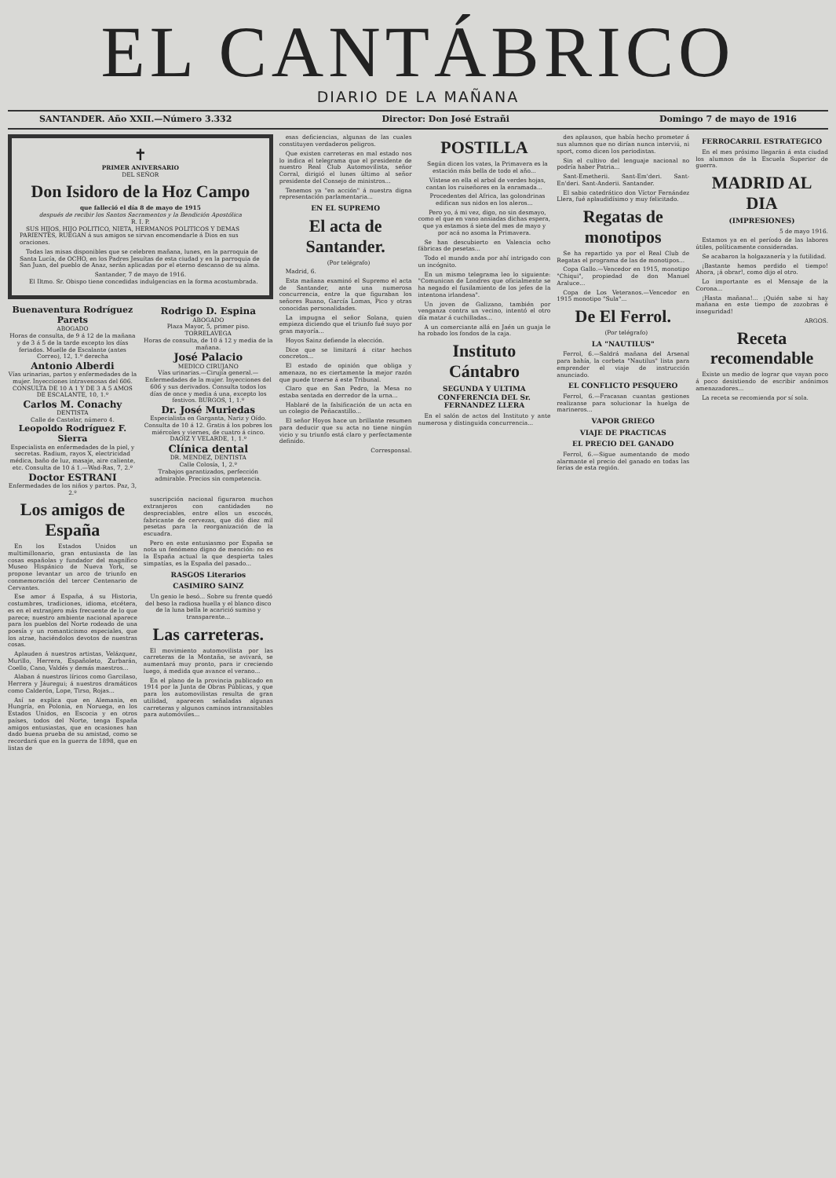EL CANTÁBRICO
DIARIO DE LA MAÑANA
SANTANDER. Año XXII.—Número 3.332 Director: Don José Estrañi Domingo 7 de mayo de 1916
✝
PRIMER ANIVERSARIO
DEL SEÑOR
Don Isidoro de la Hoz Campo
que falleció el día 8 de mayo de 1915
después de recibir los Santos Sacramentos y la Bendición Apostólica
R. I. P.
SUS HIJOS, HIJO POLITICO, NIETA, HERMANOS POLITICOS Y DEMAS PARIENTES, RUEGAN á sus amigos se sirvan encomendarle á Dios en sus oraciones.
Todas las misas disponibles que se celebren mañana, lunes, en la parroquia de Santa Lucía, de OCHO, en los Padres Jesuítas de esta ciudad y en la parroquia de San Juan, del pueblo de Anaz, serán aplicadas por el eterno descanso de su alma.
Santander, 7 de mayo de 1916.
El Iltmo. Sr. Obispo tiene concedidas indulgencias en la forma acostumbrada.
Buenaventura Rodríguez Parets
ABOGADO
Horas de consulta, de 9 á 12 de la mañana y de 3 á 5 de la tarde excepto los días feriados. Muelle de Escalante (antes Correo), 12, 1.º derecha
Antonio Alberdi
Vías urinarias, partos y enfermedades de la mujer. Inyecciones intravenosas del 606. CONSULTA DE 10 A 1 Y DE 3 A 5 AMOS DE ESCALANTE, 10, 1.º
Carlos M. Conachy
DENTISTA
Calle de Castelar, número 4.
Leopoldo Rodríguez F. Sierra
Especialista en enfermedades de la piel, y secretas. Radium, rayos X, electricidad médica, baño de luz, masaje, aire caliente, etc. Consulta de 10 á 1.—Wad-Ras, 7, 2.º
Doctor ESTRANI
Enfermedades de los niños y partos. Paz, 3, 2.º
Rodrigo D. Espina
ABOGADO
Plaza Mayor, 5, primer piso. TORRELAVEGA
Horas de consulta, de 10 á 12 y media de la mañana.
José Palacio
MEDICO CIRUJANO
Vías urinarias.—Cirujía general.—Enfermedades de la mujer. Inyecciones del 606 y sus derivados. Consulta todos los días de once y media á una, excepto los festivos. BURGOS, 1, 1.º
Dr. José Muriedas
Especialista en Garganta, Nariz y Oído. Consulta de 10 á 12. Gratis á los pobres los miércoles y viernes, de cuatro á cinco. DAOIZ Y VELARDE, 1, 1.º
Clínica dental
DR. MENDEZ, DENTISTA
Calle Colosía, 1, 2.º
Trabajos garantizados, perfección admirable. Precios sin competencia.
Los amigos de España
En los Estados Unidos un multimillonario, gran entusiasta de las cosas españolas y fundador del magnífico Museo Hispánico de Nueva York, se propone levantar un arco de triunfo en conmemoración del tercer Centenario de Cervantes.
Ese amor á España, á su Historia, costumbres, tradiciones, idioma, etcétera, es en el extranjero más frecuente de lo que parece; nuestro ambiente nacional aparece para los pueblos del Norte rodeado de una poesía y un romanticismo especiales, que los atrae, haciéndolos devotos de nuestras cosas.
Aplauden á nuestros artistas, Velázquez, Murillo, Herrera, Españoleto, Zurbarán, Coello, Cano, Valdés y demás maestros...
Alaban á nuestros líricos como Garcilaso, Herrera y Jáuregui; á nuestros dramáticos como Calderón, Lope, Tirso, Rojas...
Así se explica que en Alemania, en Hungría, en Polonia, en Noruega, en los Estados Unidos, en Escocia y en otros países, todos del Norte, tenga España amigos entusiastas, que en ocasiones han dado buena prueba de su amistad, como se recordará que en la guerra de 1898, que en listas de
suscripción nacional figuraron muchos extranjeros con cantidades no despreciables, entre ellos un escocés, fabricante de cervezas, que dió diez mil pesetas para la reorganización de la escuadra.
Pero en este entusiasmo por España se nota un fenómeno digno de mención: no es la España actual la que despierta tales simpatías, es la España del pasado...
RASGOS Literarios
CASIMIRO SAINZ
Un genio le besó... Sobre su frente quedó del beso la radiosa huella y el blanco disco de la luna bella le acarició sumiso y transparente...
Las carreteras.
El movimiento automovilista por las carreteras de la Montaña, se avivará, se aumentará muy pronto, para ir creciendo luego, á medida que avance el verano...
En el plano de la provincia publicado en 1914 por la Junta de Obras Públicas, y que para los automovilistas resulta de gran utilidad, aparecen señaladas algunas carreteras y algunos caminos intransitables para automóviles...
esas deficiencias, algunas de las cuales constituyen verdaderos peligros.
Que existen carreteras en mal estado nos lo indica el telegrama que el presidente de nuestro Real Club Automovilista, señor Corral, dirigió el lunes último al señor presidente del Consejo de ministros...
Tenemos ya "en acción" á nuestra digna representación parlamentaria...
EN EL SUPREMO
El acta de Santander.
(Por telégrafo)
Madrid, 6.
Esta mañana examinó el Supremo el acta de Santander, ante una numerosa concurrencia, entre la que figuraban los señores Ruano, García Lomas, Pico y otras conocidas personalidades.
La impugna el señor Solana, quien empieza diciendo que el triunfo fué suyo por gran mayoría...
Hoyos Sainz defiende la elección.
Dice que se limitará á citar hechos concretos...
El estado de opinión que obliga y amenaza, no es ciertamente la mejor razón que puede traerse á este Tribunal.
Claro que en San Pedro, la Mesa no estaba sentada en derredor de la urna...
Hablaré de la falsificación de un acta en un colegio de Peñacastillo...
El señor Hoyos hace un brillante resumen para deducir que su acta no tiene ningún vicio y su triunfo está claro y perfectamente definido.
Corresponsal.
POSTILLA
Según dicen los vates, la Primavera es la estación más bella de todo el año...
Vístese en ella el arbol de verdes hojas, cantan los ruiseñores en la enramada...
Procedentes del Africa, las golondrinas edifican sus nidos en los aleros...
Pero yo, á mi vez, digo, no sin desmayo, como el que en vano ansiadas dichas espera, que ya estamos á siete del mes de mayo y por acá no asoma la Primavera.
Se han descubierto en Valencia ocho fábricas de pesetas...
Todo el mundo anda por ahí intrigado con un incógnito.
En un mismo telegrama leo lo siguiente: "Comunican de Londres que oficialmente se ha negado el fusilamiento de los jefes de la intentona irlandesa".
Un joven de Galizano, también por venganza contra un vecino, intentó el otro día matar á cuchilladas...
A un comerciante allá en Jaén un guaja le ha robado los fondos de la caja.
Instituto Cántabro
SEGUNDA Y ULTIMA CONFERENCIA DEL Sr. FERNANDEZ LLERA
En el salón de actos del Instituto y ante numerosa y distinguida concurrencia...
des aplausos, que había hecho prometer á sus alumnos que no dirían nunca interviú, ni sport, como dicen los periodistas.
Sin el cultivo del lenguaje nacional no podría haber Patria...
Sant-Emetherii. Sant-Em'deri. Sant-En'deri. Sant-Anderii. Santander.
El sabio catedrático don Víctor Fernández Llera, fué aplaudidísimo y muy felicitado.
Regatas de monotipos
Se ha repartido ya por el Real Club de Regatas el programa de las de monotipos...
Copa Gallo.—Vencedor en 1915, monotipo "Chiqui", propiedad de don Manuel Araluce...
Copa de Los Veteranos.—Vencedor en 1915 monotipo "Sula"...
De El Ferrol.
(Por telégrafo)
LA "NAUTILUS"
Ferrol, 6.—Saldrá mañana del Arsenal para bahía, la corbeta "Nautilus" lista para emprender el viaje de instrucción anunciado.
EL CONFLICTO PESQUERO
Ferrol, 6.—Fracasan cuantas gestiones realizanse para solucionar la huelga de marineros...
VAPOR GRIEGO
VIAJE DE PRACTICAS
EL PRECIO DEL GANADO
Ferrol, 6.—Sigue aumentando de modo alarmante el precio del ganado en todas las ferias de esta región.
FERROCARRIL ESTRATEGICO
En el mes próximo llegarán á esta ciudad los alumnos de la Escuela Superior de guerra.
MADRID AL DIA
(IMPRESIONES)
5 de mayo 1916.
Estamos ya en el período de las labores útiles, políticamente consideradas.
Se acabaron la holgazanería y la futilidad.
¡Bastante hemos perdido el tiempo! Ahora, ¡á obrar!, como dijo el otro.
Lo importante es el Mensaje de la Corona...
¡Hasta mañana!... ¡Quién sabe si hay mañana en este tiempo de zozobras é inseguridad!
ARGOS.
Receta recomendable
Existe un medio de lograr que vayan poco á poco desistiendo de escribir anónimos amenazadores...
La receta se recomienda por sí sola.